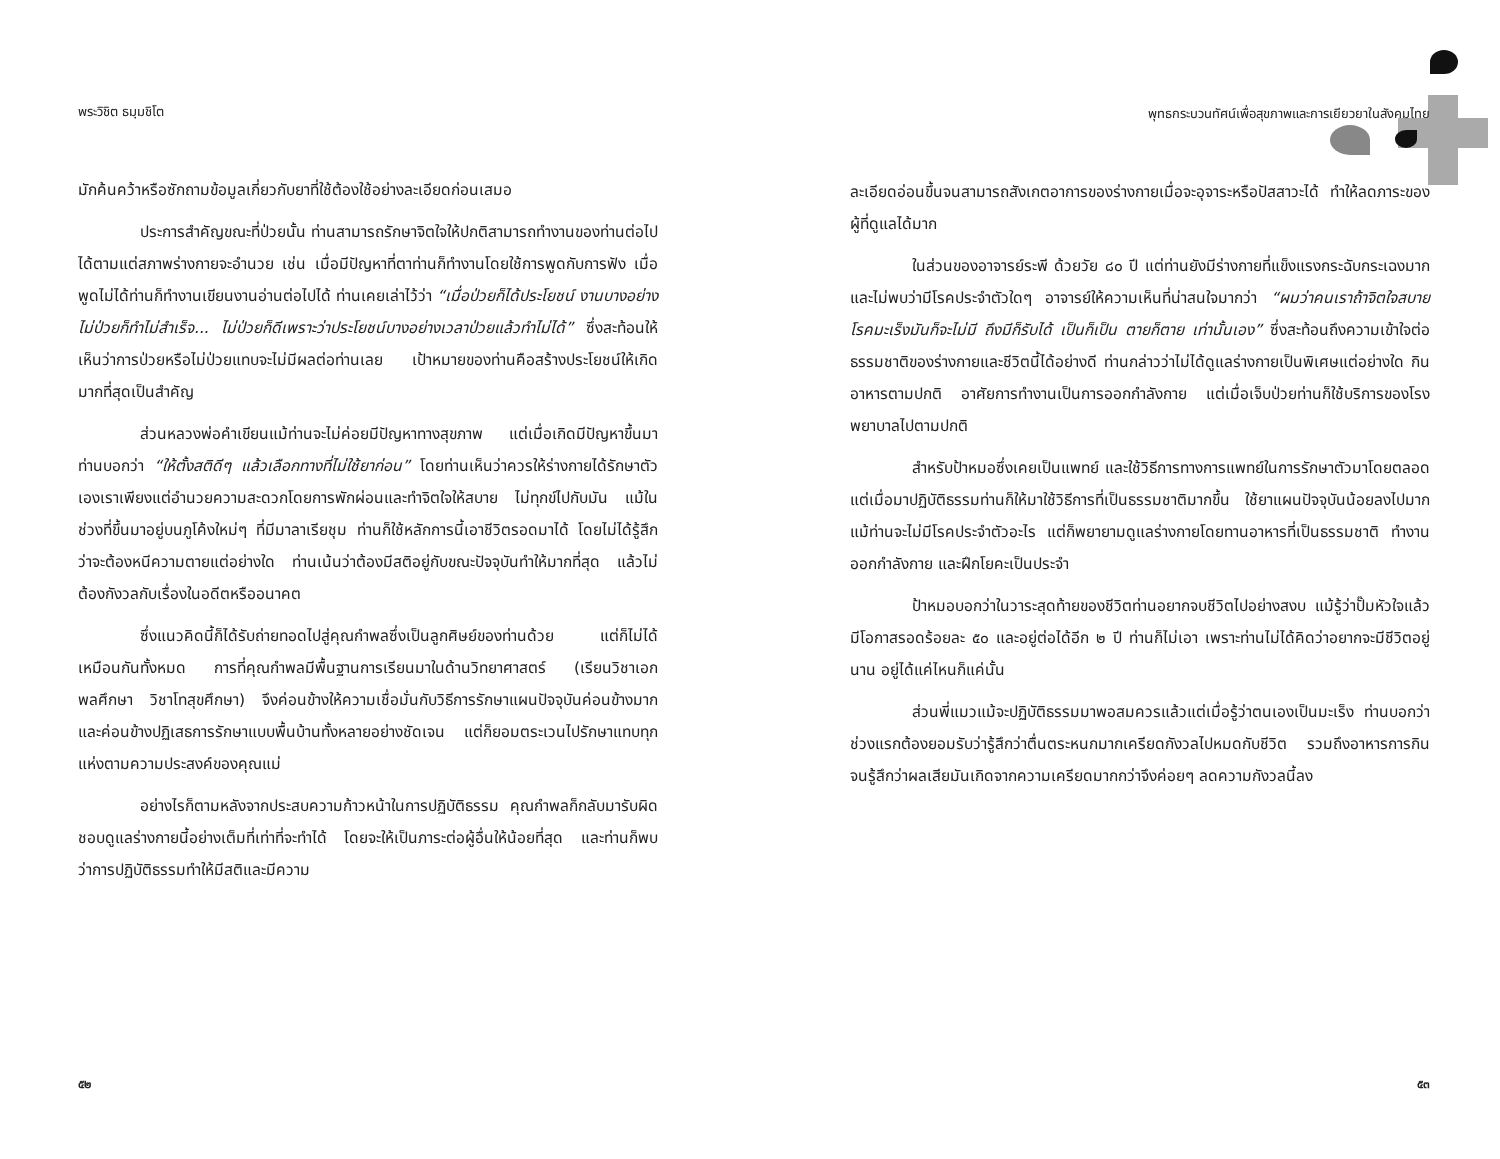พระวิชิต ธมฺมชิโต
มักค้นคว้าหรือซักถามข้อมูลเกี่ยวกับยาที่ใช้ต้องใช้อย่างละเอียดก่อนเสมอ
ประการสำคัญขณะที่ป่วยนั้น ท่านสามารถรักษาจิตใจให้ปกติสามารถทำงานของท่านต่อไปได้ตามแต่สภาพร่างกายจะอำนวย เช่น เมื่อมีปัญหาที่ตาท่านก็ทำงานโดยใช้การพูดกับการฟัง เมื่อพูดไม่ได้ท่านก็ทำงานเขียนงานอ่านต่อไปได้ ท่านเคยเล่าไว้ว่า “เมื่อป่วยก็ได้ประโยชน์ งานบางอย่างไม่ป่วยก็ทำไม่สำเร็จ... ไม่ป่วยก็ดีเพราะว่าประโยชน์บางอย่างเวลาป่วยแล้วทำไม่ได้” ซึ่งสะท้อนให้เห็นว่าการป่วยหรือไม่ป่วยแทบจะไม่มีผลต่อท่านเลย เป้าหมายของท่านคือสร้างประโยชน์ให้เกิดมากที่สุดเป็นสำคัญ
ส่วนหลวงพ่อคำเขียนแม้ท่านจะไม่ค่อยมีปัญหาทางสุขภาพ แต่เมื่อเกิดมีปัญหาขึ้นมาท่านบอกว่า “ให้ตั้งสติดีๆ แล้วเลือกทางที่ไม่ใช้ยาก่อน” โดยท่านเห็นว่าควรให้ร่างกายได้รักษาตัวเองเราเพียงแต่อำนวยความสะดวกโดยการพักผ่อนและทำจิตใจให้สบาย ไม่ทุกข์ไปกับมัน แม้ในช่วงที่ขึ้นมาอยู่บนภูโค้งใหม่ๆ ที่มีมาลาเรียชุม ท่านก็ใช้หลักการนี้เอาชีวิตรอดมาได้ โดยไม่ได้รู้สึกว่าจะต้องหนีความตายแต่อย่างใด ท่านเน้นว่าต้องมีสติอยู่กับขณะปัจจุบันทำให้มากที่สุด แล้วไม่ต้องกังวลกับเรื่องในอดีตหรืออนาคต
ซึ่งแนวคิดนี้ก็ได้รับถ่ายทอดไปสู่คุณกำพลซึ่งเป็นลูกศิษย์ของท่านด้วย แต่ก็ไม่ได้เหมือนกันทั้งหมด การที่คุณกำพลมีพื้นฐานการเรียนมาในด้านวิทยาศาสตร์ (เรียนวิชาเอกพลศึกษา วิชาโทสุขศึกษา) จึงค่อนข้างให้ความเชื่อมั่นกับวิธีการรักษาแผนปัจจุบันค่อนข้างมาก และค่อนข้างปฏิเสธการรักษาแบบพื้นบ้านทั้งหลายอย่างชัดเจน แต่ก็ยอมตระเวนไปรักษาแทบทุกแห่งตามความประสงค์ของคุณแม่
อย่างไรก็ตามหลังจากประสบความก้าวหน้าในการปฏิบัติธรรม คุณกำพลก็กลับมารับผิดชอบดูแลร่างกายนี้อย่างเต็มที่เท่าที่จะทำได้ โดยจะให้เป็นภาระต่อผู้อื่นให้น้อยที่สุด และท่านก็พบว่าการปฏิบัติธรรมทำให้มีสติและมีความ
๕๒
พุทธกระบวนทัศน์เพื่อสุขภาพและการเยียวยาในสังคมไทย
ละเอียดอ่อนขึ้นจนสามารถสังเกตอาการของร่างกายเมื่อจะอุจาระหรือปัสสาวะได้ ทำให้ลดภาระของผู้ที่ดูแลได้มาก
ในส่วนของอาจารย์ระพี ด้วยวัย ๘๐ ปี แต่ท่านยังมีร่างกายที่แข็งแรงกระฉับกระเฉงมากและไม่พบว่ามีโรคประจำตัวใดๆ อาจารย์ให้ความเห็นที่น่าสนใจมากว่า “ผมว่าคนเราถ้าจิตใจสบาย โรคมะเร็งมันก็จะไม่มี ถึงมีก็รับได้ เป็นก็เป็น ตายก็ตาย เท่านั้นเอง” ซึ่งสะท้อนถึงความเข้าใจต่อธรรมชาติของร่างกายและชีวิตนี้ได้อย่างดี ท่านกล่าวว่าไม่ได้ดูแลร่างกายเป็นพิเศษแต่อย่างใด กินอาหารตามปกติ อาศัยการทำงานเป็นการออกกำลังกาย แต่เมื่อเจ็บป่วยท่านก็ใช้บริการของโรงพยาบาลไปตามปกติ
สำหรับป้าหมอซึ่งเคยเป็นแพทย์ และใช้วิธีการทางการแพทย์ในการรักษาตัวมาโดยตลอด แต่เมื่อมาปฏิบัติธรรมท่านก็ให้มาใช้วิธีการที่เป็นธรรมชาติมากขึ้น ใช้ยาแผนปัจจุบันน้อยลงไปมาก แม้ท่านจะไม่มีโรคประจำตัวอะไร แต่ก็พยายามดูแลร่างกายโดยทานอาหารที่เป็นธรรมชาติ ทำงานออกกำลังกาย และฝึกโยคะเป็นประจำ
ป้าหมอบอกว่าในวาระสุดท้ายของชีวิตท่านอยากจบชีวิตไปอย่างสงบ แม้รู้ว่าปั๊มหัวใจแล้วมีโอกาสรอดร้อยละ ๕๐ และอยู่ต่อได้อีก ๒ ปี ท่านก็ไม่เอา เพราะท่านไม่ได้คิดว่าอยากจะมีชีวิตอยู่นาน อยู่ได้แค่ไหนก็แค่นั้น
ส่วนพี่แมวแม้จะปฏิบัติธรรมมาพอสมควรแล้วแต่เมื่อรู้ว่าตนเองเป็นมะเร็ง ท่านบอกว่าช่วงแรกต้องยอมรับว่ารู้สึกว่าตื่นตระหนกมากเครียดกังวลไปหมดกับชีวิต รวมถึงอาหารการกิน จนรู้สึกว่าผลเสียมันเกิดจากความเครียดมากกว่าจึงค่อยๆ ลดความกังวลนี้ลง
๕๓